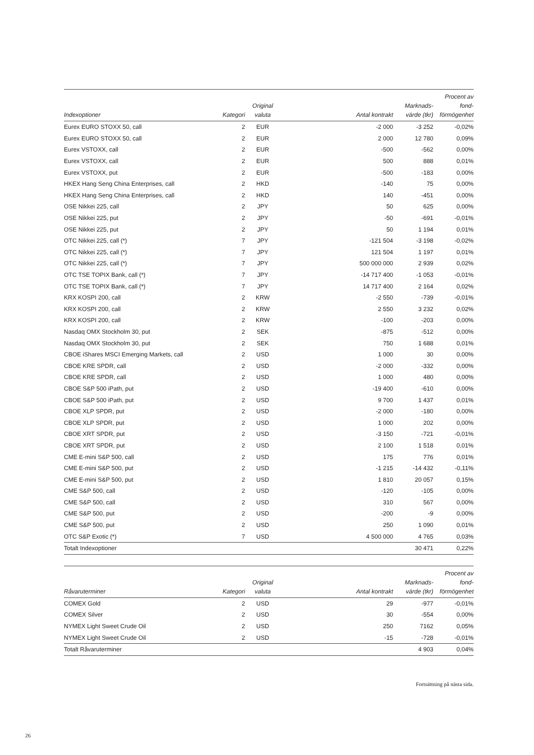| Indexoptioner | Kategori | Original valuta | Antal kontrakt | Marknads- värde (tkr) | Procent av fond- förmögenhet |
| --- | --- | --- | --- | --- | --- |
| Eurex EURO STOXX 50, call | 2 | EUR | -2 000 | -3 252 | -0,02% |
| Eurex EURO STOXX 50, call | 2 | EUR | 2 000 | 12 780 | 0,09% |
| Eurex VSTOXX, call | 2 | EUR | -500 | -562 | 0,00% |
| Eurex VSTOXX, call | 2 | EUR | 500 | 888 | 0,01% |
| Eurex VSTOXX, put | 2 | EUR | -500 | -183 | 0,00% |
| HKEX Hang Seng China Enterprises, call | 2 | HKD | -140 | 75 | 0,00% |
| HKEX Hang Seng China Enterprises, call | 2 | HKD | 140 | -451 | 0,00% |
| OSE Nikkei 225, call | 2 | JPY | 50 | 625 | 0,00% |
| OSE Nikkei 225, put | 2 | JPY | -50 | -691 | -0,01% |
| OSE Nikkei 225, put | 2 | JPY | 50 | 1 194 | 0,01% |
| OTC Nikkei 225, call (*) | 7 | JPY | -121 504 | -3 198 | -0,02% |
| OTC Nikkei 225, call (*) | 7 | JPY | 121 504 | 1 197 | 0,01% |
| OTC Nikkei 225, call (*) | 7 | JPY | 500 000 000 | 2 939 | 0,02% |
| OTC TSE TOPIX Bank, call (*) | 7 | JPY | -14 717 400 | -1 053 | -0,01% |
| OTC TSE TOPIX Bank, call (*) | 7 | JPY | 14 717 400 | 2 164 | 0,02% |
| KRX KOSPI 200, call | 2 | KRW | -2 550 | -739 | -0,01% |
| KRX KOSPI 200, call | 2 | KRW | 2 550 | 3 232 | 0,02% |
| KRX KOSPI 200, call | 2 | KRW | -100 | -203 | 0,00% |
| Nasdaq OMX Stockholm 30, put | 2 | SEK | -875 | -512 | 0,00% |
| Nasdaq OMX Stockholm 30, put | 2 | SEK | 750 | 1 688 | 0,01% |
| CBOE iShares MSCI Emerging Markets, call | 2 | USD | 1 000 | 30 | 0,00% |
| CBOE KRE SPDR, call | 2 | USD | -2 000 | -332 | 0,00% |
| CBOE KRE SPDR, call | 2 | USD | 1 000 | 480 | 0,00% |
| CBOE S&P 500 iPath, put | 2 | USD | -19 400 | -610 | 0,00% |
| CBOE S&P 500 iPath, put | 2 | USD | 9 700 | 1 437 | 0,01% |
| CBOE XLP SPDR, put | 2 | USD | -2 000 | -180 | 0,00% |
| CBOE XLP SPDR, put | 2 | USD | 1 000 | 202 | 0,00% |
| CBOE XRT SPDR, put | 2 | USD | -3 150 | -721 | -0,01% |
| CBOE XRT SPDR, put | 2 | USD | 2 100 | 1 518 | 0,01% |
| CME E-mini S&P 500, call | 2 | USD | 175 | 776 | 0,01% |
| CME E-mini S&P 500, put | 2 | USD | -1 215 | -14 432 | -0,11% |
| CME E-mini S&P 500, put | 2 | USD | 1 810 | 20 057 | 0,15% |
| CME S&P 500, call | 2 | USD | -120 | -105 | 0,00% |
| CME S&P 500, call | 2 | USD | 310 | 567 | 0,00% |
| CME S&P 500, put | 2 | USD | -200 | -9 | 0,00% |
| CME S&P 500, put | 2 | USD | 250 | 1 090 | 0,01% |
| OTC S&P Exotic (*) | 7 | USD | 4 500 000 | 4 765 | 0,03% |
| Totalt Indexoptioner | | | | 30 471 | 0,22% |
| Råvaruterminer | Kategori | Original valuta | Antal kontrakt | Marknads- värde (tkr) | Procent av fond- förmögenhet |
| --- | --- | --- | --- | --- | --- |
| COMEX Gold | 2 | USD | 29 | -977 | -0,01% |
| COMEX Silver | 2 | USD | 30 | -554 | 0,00% |
| NYMEX Light Sweet Crude Oil | 2 | USD | 250 | 7162 | 0,05% |
| NYMEX Light Sweet Crude Oil | 2 | USD | -15 | -728 | -0,01% |
| Totalt Råvaruterminer | | | | 4 903 | 0,04% |
Fortsättning på nästa sida.
26